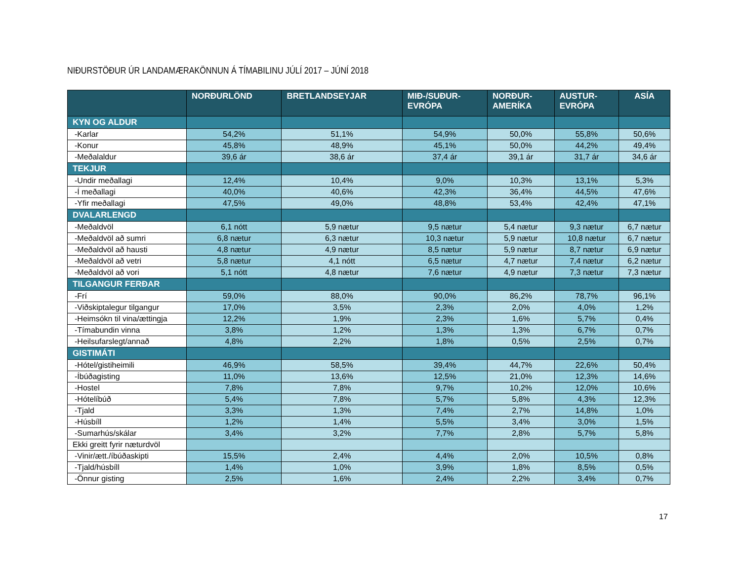NIÐURSTÖÐUR ÚR LANDAMÆRAKÖNNUN Á TÍMABILINU JÚLÍ 2017 – JÚNÍ 2018
| | NORÐURLÖND | BRETLANDSEYJAR | MIÐ-/SUÐUR- EVRÓPA | NORÐUR- AMERÍKA | AUSTUR- EVRÓPA | ASÍA |
| --- | --- | --- | --- | --- | --- | --- |
| KYN OG ALDUR | | | | | | |
| -Karlar | 54,2% | 51,1% | 54,9% | 50,0% | 55,8% | 50,6% |
| -Konur | 45,8% | 48,9% | 45,1% | 50,0% | 44,2% | 49,4% |
| -Meðalaldur | 39,6 ár | 38,6 ár | 37,4 ár | 39,1 ár | 31,7 ár | 34,6 ár |
| TEKJUR | | | | | | |
| -Undir meðallagi | 12,4% | 10,4% | 9,0% | 10,3% | 13,1% | 5,3% |
| -Í meðallagi | 40,0% | 40,6% | 42,3% | 36,4% | 44,5% | 47,6% |
| -Yfir meðallagi | 47,5% | 49,0% | 48,8% | 53,4% | 42,4% | 47,1% |
| DVALARLENGD | | | | | | |
| -Meðaldvöl | 6,1 nótt | 5,9 nætur | 9,5 nætur | 5,4 nætur | 9,3 nætur | 6,7 nætur |
| -Meðaldvöl að sumri | 6,8 nætur | 6,3 nætur | 10,3 nætur | 5,9 nætur | 10,8 nætur | 6,7 nætur |
| -Meðaldvöl að hausti | 4,8 nætur | 4,9 nætur | 8,5 nætur | 5,9 nætur | 8,7 nætur | 6,9 nætur |
| -Meðaldvöl að vetri | 5,8 nætur | 4,1 nótt | 6,5 nætur | 4,7 nætur | 7,4 nætur | 6,2 nætur |
| -Meðaldvöl að vori | 5,1 nótt | 4,8 nætur | 7,6 nætur | 4,9 nætur | 7,3 nætur | 7,3 nætur |
| TILGANGUR FERÐAR | | | | | | |
| -Frí | 59,0% | 88,0% | 90,0% | 86,2% | 78,7% | 96,1% |
| -Viðskiptalegur tilgangur | 17,0% | 3,5% | 2,3% | 2,0% | 4,0% | 1,2% |
| -Heimsókn til vina/ættingja | 12,2% | 1,9% | 2,3% | 1,6% | 5,7% | 0,4% |
| -Tímabundin vinna | 3,8% | 1,2% | 1,3% | 1,3% | 6,7% | 0,7% |
| -Heilsufarslegt/annað | 4,8% | 2,2% | 1,8% | 0,5% | 2,5% | 0,7% |
| GISTIMÁTI | | | | | | |
| -Hótel/gistiheimili | 46,9% | 58,5% | 39,4% | 44,7% | 22,6% | 50,4% |
| -Íbúðagisting | 11,0% | 13,6% | 12,5% | 21,0% | 12,3% | 14,6% |
| -Hostel | 7,8% | 7,8% | 9,7% | 10,2% | 12,0% | 10,6% |
| -Hótelíbúð | 5,4% | 7,8% | 5,7% | 5,8% | 4,3% | 12,3% |
| -Tjald | 3,3% | 1,3% | 7,4% | 2,7% | 14,8% | 1,0% |
| -Húsbíll | 1,2% | 1,4% | 5,5% | 3,4% | 3,0% | 1,5% |
| -Sumarhús/skálar | 3,4% | 3,2% | 7,7% | 2,8% | 5,7% | 5,8% |
| Ekki greitt fyrir næturdvöl | | | | | | |
| -Vinir/ætt./íbúðaskipti | 15,5% | 2,4% | 4,4% | 2,0% | 10,5% | 0,8% |
| -Tjald/húsbíll | 1,4% | 1,0% | 3,9% | 1,8% | 8,5% | 0,5% |
| -Önnur gisting | 2,5% | 1,6% | 2,4% | 2,2% | 3,4% | 0,7% |
17